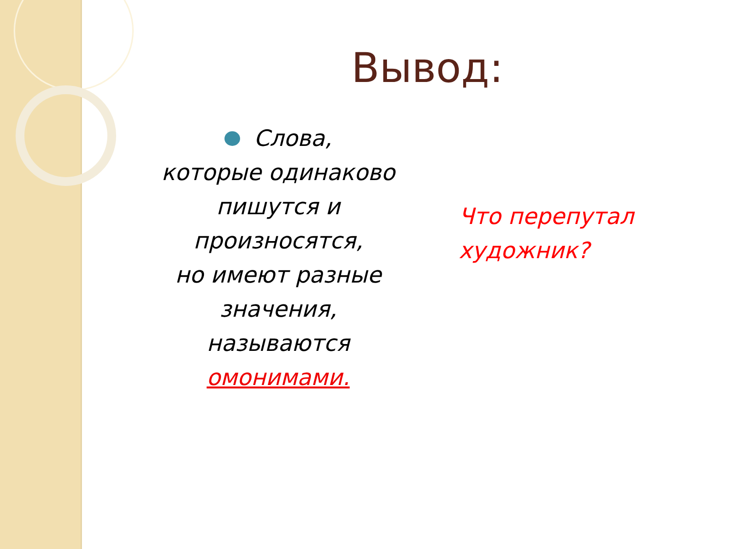Вывод:
Слова,
которые одинаково пишутся и произносятся,
но имеют разные значения, называются омонимами.
Что перепутал
художник?